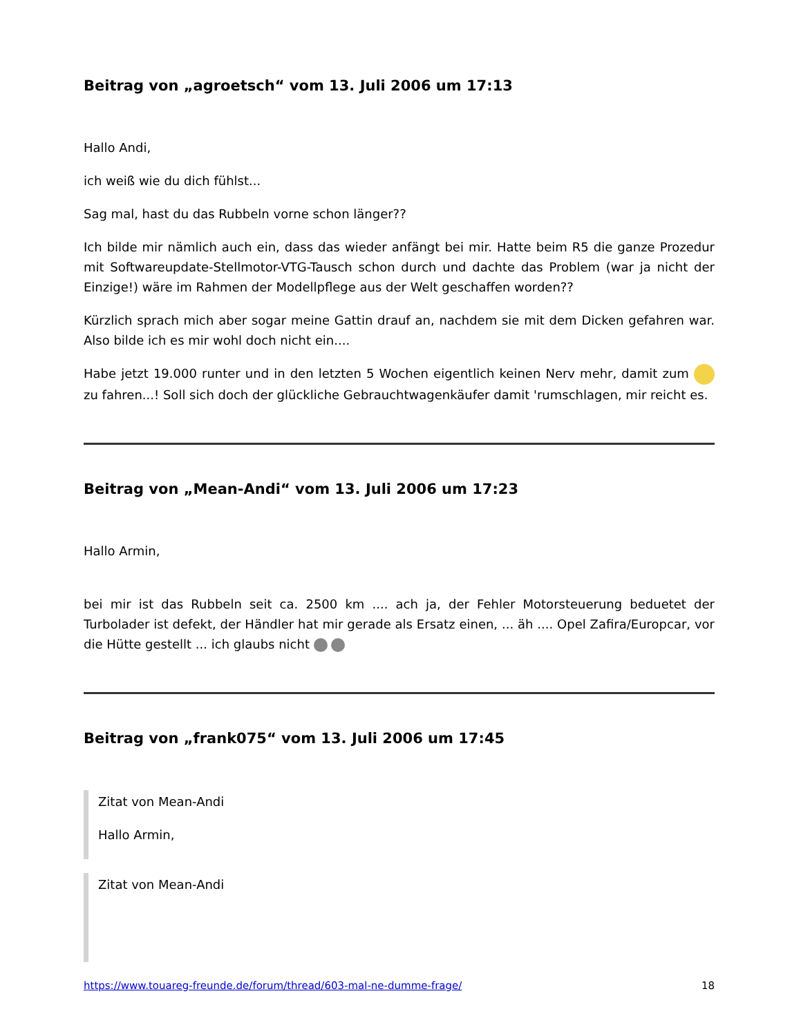Beitrag von „agroetsch“ vom 13. Juli 2006 um 17:13
Hallo Andi,
ich weiß wie du dich fühlst...
Sag mal, hast du das Rubbeln vorne schon länger??
Ich bilde mir nämlich auch ein, dass das wieder anfängt bei mir. Hatte beim R5 die ganze Prozedur mit Softwareupdate-Stellmotor-VTG-Tausch schon durch und dachte das Problem (war ja nicht der Einzige!) wäre im Rahmen der Modellpflege aus der Welt geschaffen worden??
Kürzlich sprach mich aber sogar meine Gattin drauf an, nachdem sie mit dem Dicken gefahren war. Also bilde ich es mir wohl doch nicht ein....
Habe jetzt 19.000 runter und in den letzten 5 Wochen eigentlich keinen Nerv mehr, damit zum zu fahren...! Soll sich doch der glückliche Gebrauchtwagenkäufer damit 'rumschlagen, mir reicht es.
Beitrag von „Mean-Andi“ vom 13. Juli 2006 um 17:23
Hallo Armin,
bei mir ist das Rubbeln seit ca. 2500 km .... ach ja, der Fehler Motorsteuerung beduetet der Turbolader ist defekt, der Händler hat mir gerade als Ersatz einen, ... äh .... Opel Zafira/Europcar, vor die Hütte gestellt ... ich glaubs nicht
Beitrag von „frank075“ vom 13. Juli 2006 um 17:45
Zitat von Mean-Andi
Hallo Armin,
Zitat von Mean-Andi
https://www.touareg-freunde.de/forum/thread/603-mal-ne-dumme-frage/ 18